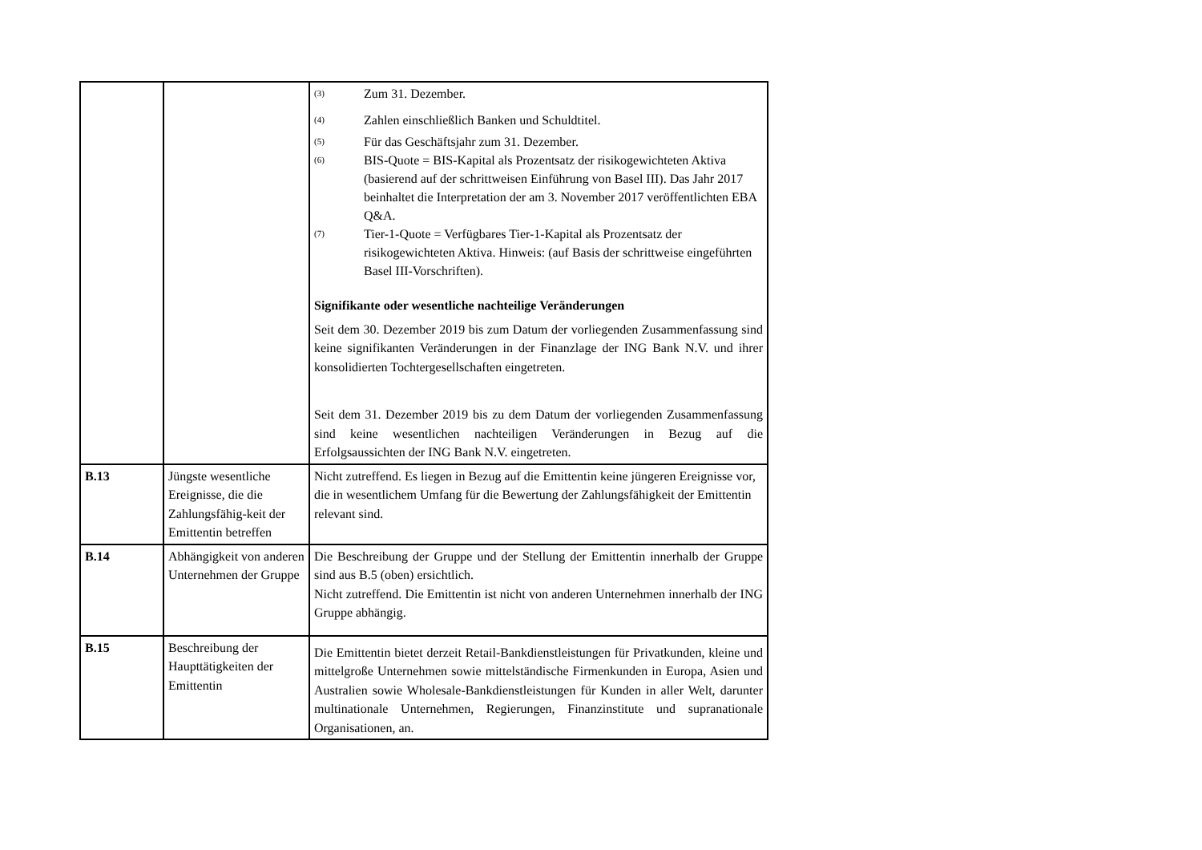| | | <sup>(3)</sup> Zum 31. Dezember. <sup>(4)</sup> Zahlen einschließlich Banken und Schuldtitel. <sup>(5)</sup> Für das Geschäftsjahr zum 31. Dezember. <sup>(6)</sup> BIS-Quote = BIS-Kapital als Prozentsatz der risikogewichteten Aktiva (basierend auf der schrittweisen Einführung von Basel III). Das Jahr 2017 beinhaltet die Interpretation der am 3. November 2017 veröffentlichten EBA Q&A. <sup>(7)</sup> Tier-1-Quote = Verfügbares Tier-1-Kapital als Prozentsatz der risikogewichteten Aktiva. Hinweis: (auf Basis der schrittweise eingeführten Basel III-Vorschriften). Signifikante oder wesentliche nachteilige Veränderungen Seit dem 30. Dezember 2019 bis zum Datum der vorliegenden Zusammenfassung sind keine signifikanten Veränderungen in der Finanzlage der ING Bank N.V. und ihrer konsolidierten Tochtergesellschaften eingetreten. Seit dem 31. Dezember 2019 bis zu dem Datum der vorliegenden Zusammenfassung sind keine wesentlichen nachteiligen Veränderungen in Bezug auf die Erfolgsaussichten der ING Bank N.V. eingetreten. |
| B.13 | Jüngste wesentliche Ereignisse, die die Zahlungsfähig-keit der Emittentin betreffen | Nicht zutreffend. Es liegen in Bezug auf die Emittentin keine jüngeren Ereignisse vor, die in wesentlichem Umfang für die Bewertung der Zahlungsfähigkeit der Emittentin relevant sind. |
| B.14 | Abhängigkeit von anderen Unternehmen der Gruppe | Die Beschreibung der Gruppe und der Stellung der Emittentin innerhalb der Gruppe sind aus B.5 (oben) ersichtlich. Nicht zutreffend. Die Emittentin ist nicht von anderen Unternehmen innerhalb der ING Gruppe abhängig. |
| B.15 | Beschreibung der Haupttätigkeiten der Emittentin | Die Emittentin bietet derzeit Retail-Bankdienstleistungen für Privatkunden, kleine und mittelgroße Unternehmen sowie mittelständische Firmenkunden in Europa, Asien und Australien sowie Wholesale-Bankdienstleistungen für Kunden in aller Welt, darunter multinationale Unternehmen, Regierungen, Finanzinstitute und supranationale Organisationen, an. |